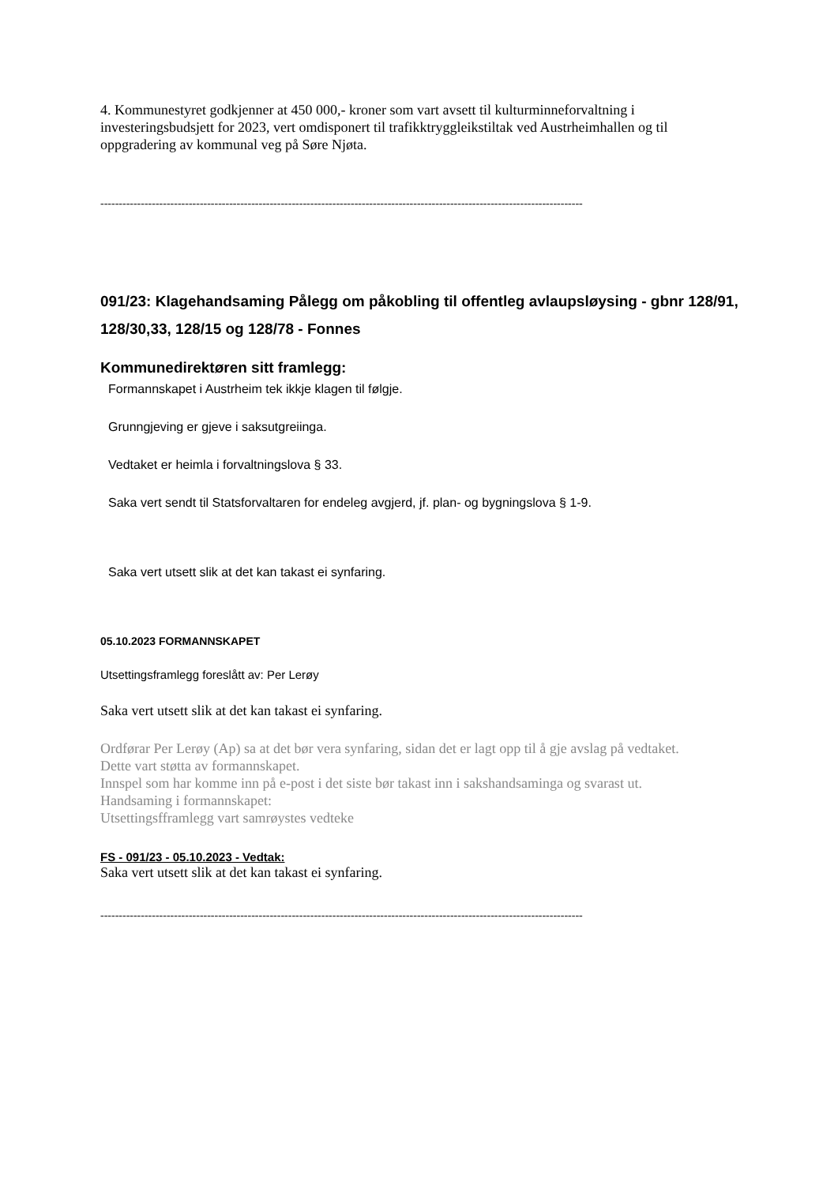4. Kommunestyret godkjenner at 450 000,- kroner som vart avsett til kulturminneforvaltning i investeringsbudsjett for 2023, vert omdisponert til trafikktryggleikstiltak ved Austrheimhallen og til oppgradering av kommunal veg på Søre Njøta.
-----------------------------------------------------------------------------------------------------------------------------------
091/23: Klagehandsaming Pålegg om påkobling til offentleg avlaupsløysing - gbnr 128/91, 128/30,33, 128/15 og 128/78 - Fonnes
Kommunedirektøren sitt framlegg:
Formannskapet i Austrheim tek ikkje klagen til følgje.
Grunngjeving er gjeve i saksutgreiinga.
Vedtaket er heimla i forvaltningslova § 33.
Saka vert sendt til Statsforvaltaren for endeleg avgjerd, jf. plan- og bygningslova § 1-9.
Saka vert utsett slik at det kan takast ei synfaring.
05.10.2023 FORMANNSKAPET
Utsettingsframlegg foreslått av: Per Lerøy
Saka vert utsett slik at det kan takast ei synfaring.
Ordførar Per Lerøy (Ap) sa at det bør vera synfaring, sidan det er lagt opp til å gje avslag på vedtaket.
Dette vart støtta av formannskapet.
Innspel som har komme inn på e-post i det siste bør takast inn i sakshandsaminga og svarast ut.
Handsaming i formannskapet:
Utsettingsfframlegg vart samrøystes vedteke
FS - 091/23 - 05.10.2023 - Vedtak:
Saka vert utsett slik at det kan takast ei synfaring.
-----------------------------------------------------------------------------------------------------------------------------------